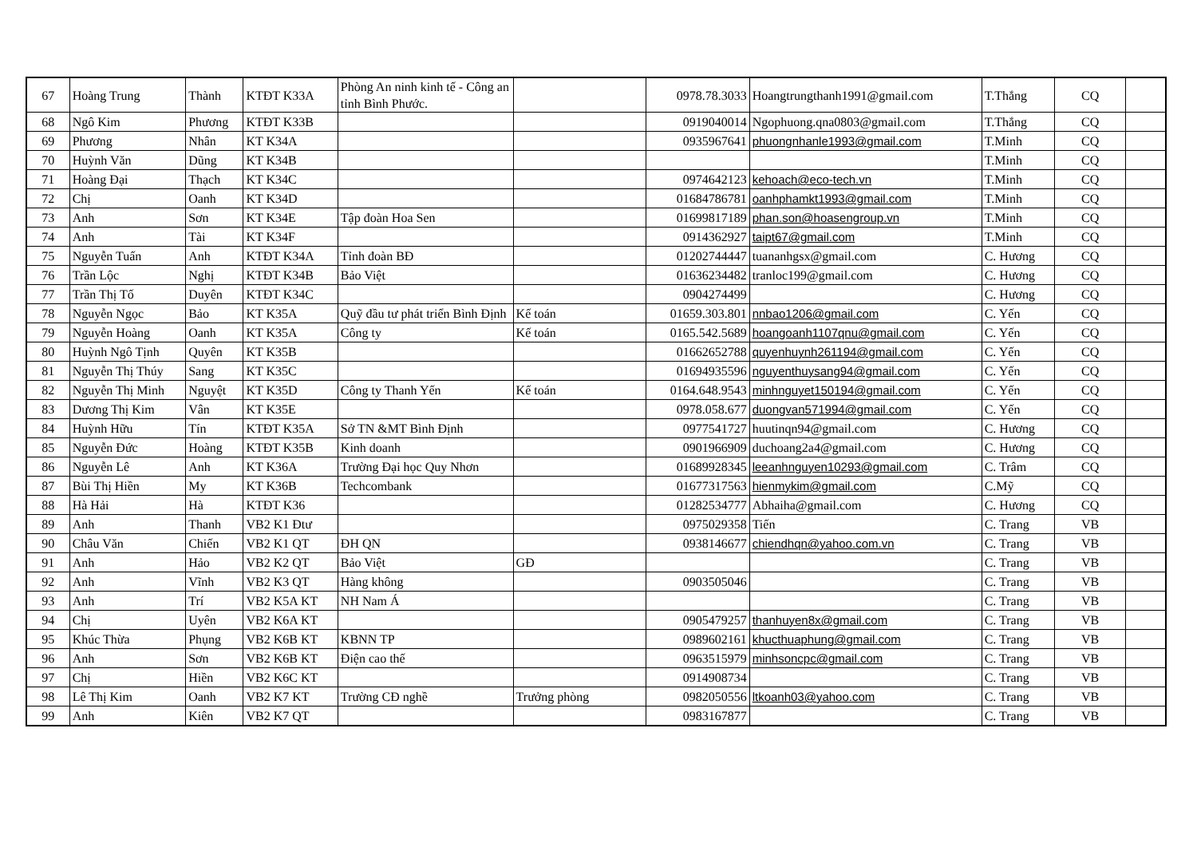| 67 | Hoàng Trung | Thành | KTĐT K33A | Phòng An ninh kinh tế - Công an tỉnh Bình Phước. | | 0978.78.3033 | Hoangtrungthanh1991@gmail.com | T.Thắng | CQ | |
| 68 | Ngô Kim | Phương | KTĐT K33B | | | 0919040014 | Ngophuong.qna0803@gmail.com | T.Thắng | CQ | |
| 69 | Phương | Nhân | KT K34A | | | 0935967641 | phuongnhanle1993@gmail.com | T.Minh | CQ | |
| 70 | Huỳnh Văn | Dũng | KT K34B | | | | | T.Minh | CQ | |
| 71 | Hoàng Đại | Thạch | KT K34C | | | 0974642123 | kehoach@eco-tech.vn | T.Minh | CQ | |
| 72 | Chị | Oanh | KT K34D | | | 01684786781 | oanhphamkt1993@gmail.com | T.Minh | CQ | |
| 73 | Anh | Sơn | KT K34E | Tập đoàn Hoa Sen | | 01699817189 | phan.son@hoasengroup.vn | T.Minh | CQ | |
| 74 | Anh | Tài | KT K34F | | | 0914362927 | taipt67@gmail.com | T.Minh | CQ | |
| 75 | Nguyễn Tuấn | Anh | KTĐT K34A | Tỉnh đoàn BĐ | | 01202744447 | tuananhgsx@gmail.com | C. Hương | CQ | |
| 76 | Trần Lộc | Nghị | KTĐT K34B | Bảo Việt | | 01636234482 | tranloc199@gmail.com | C. Hương | CQ | |
| 77 | Trần Thị Tố | Duyên | KTĐT K34C | | | 0904274499 | | C. Hương | CQ | |
| 78 | Nguyễn Ngọc | Bảo | KT K35A | Quỹ đầu tư phát triển Bình Định | Kế toán | 01659.303.801 | nnbao1206@gmail.com | C. Yến | CQ | |
| 79 | Nguyễn Hoàng | Oanh | KT K35A | Công ty | Kế toán | 0165.542.5689 | hoangoanh1107qnu@gmail.com | C. Yến | CQ | |
| 80 | Huỳnh Ngô Tịnh | Quyên | KT K35B | | | 01662652788 | quyenhuynh261194@gmail.com | C. Yến | CQ | |
| 81 | Nguyễn Thị Thúy | Sang | KT K35C | | | 01694935596 | nguyenthuysang94@gmail.com | C. Yến | CQ | |
| 82 | Nguyễn Thị Minh | Nguyệt | KT K35D | Công ty Thanh Yến | Kế toán | 0164.648.9543 | minhnguyet150194@gmail.com | C. Yến | CQ | |
| 83 | Dương Thị Kim | Vân | KT K35E | | | 0978.058.677 | duongvan571994@gmail.com | C. Yến | CQ | |
| 84 | Huỳnh Hữu | Tín | KTĐT K35A | Sở TN &MT Bình Định | | 0977541727 | huutinqn94@gmail.com | C. Hương | CQ | |
| 85 | Nguyễn Đức | Hoàng | KTĐT K35B | Kinh doanh | | 0901966909 | duchoang2a4@gmail.com | C. Hương | CQ | |
| 86 | Nguyễn Lê | Anh | KT K36A | Trường Đại học Quy Nhơn | | 01689928345 | leeanhnguyen10293@gmail.com | C. Trâm | CQ | |
| 87 | Bùi Thị Hiền | My | KT K36B | Techcombank | | 01677317563 | hienmykim@gmail.com | C.Mỹ | CQ | |
| 88 | Hà Hải | Hà | KTĐT K36 | | | 01282534777 | Abhaiha@gmail.com | C. Hương | CQ | |
| 89 | Anh | Thanh | VB2 K1 Đtư | | | 0975029358 | Tiến | C. Trang | VB | |
| 90 | Châu Văn | Chiến | VB2 K1 QT | ĐH QN | | 0938146677 | chiendhqn@yahoo.com.vn | C. Trang | VB | |
| 91 | Anh | Hảo | VB2 K2 QT | Bảo Việt | GĐ | | | C. Trang | VB | |
| 92 | Anh | Vĩnh | VB2 K3 QT | Hàng không | | 0903505046 | | C. Trang | VB | |
| 93 | Anh | Trí | VB2 K5A KT | NH Nam Á | | | | C. Trang | VB | |
| 94 | Chị | Uyên | VB2 K6A KT | | | 0905479257 | thanhuyen8x@gmail.com | C. Trang | VB | |
| 95 | Khúc Thừa | Phụng | VB2 K6B KT | KBNN TP | | 0989602161 | khucthuaphung@gmail.com | C. Trang | VB | |
| 96 | Anh | Sơn | VB2 K6B KT | Điện cao thế | | 0963515979 | minhsoncpc@gmail.com | C. Trang | VB | |
| 97 | Chị | Hiền | VB2 K6C KT | | | 0914908734 | | C. Trang | VB | |
| 98 | Lê Thị Kim | Oanh | VB2 K7 KT | Trường CĐ nghề | Trưởng phòng | 0982050556 | ltkoanh03@yahoo.com | C. Trang | VB | |
| 99 | Anh | Kiên | VB2 K7 QT | | | 0983167877 | | C. Trang | VB | |